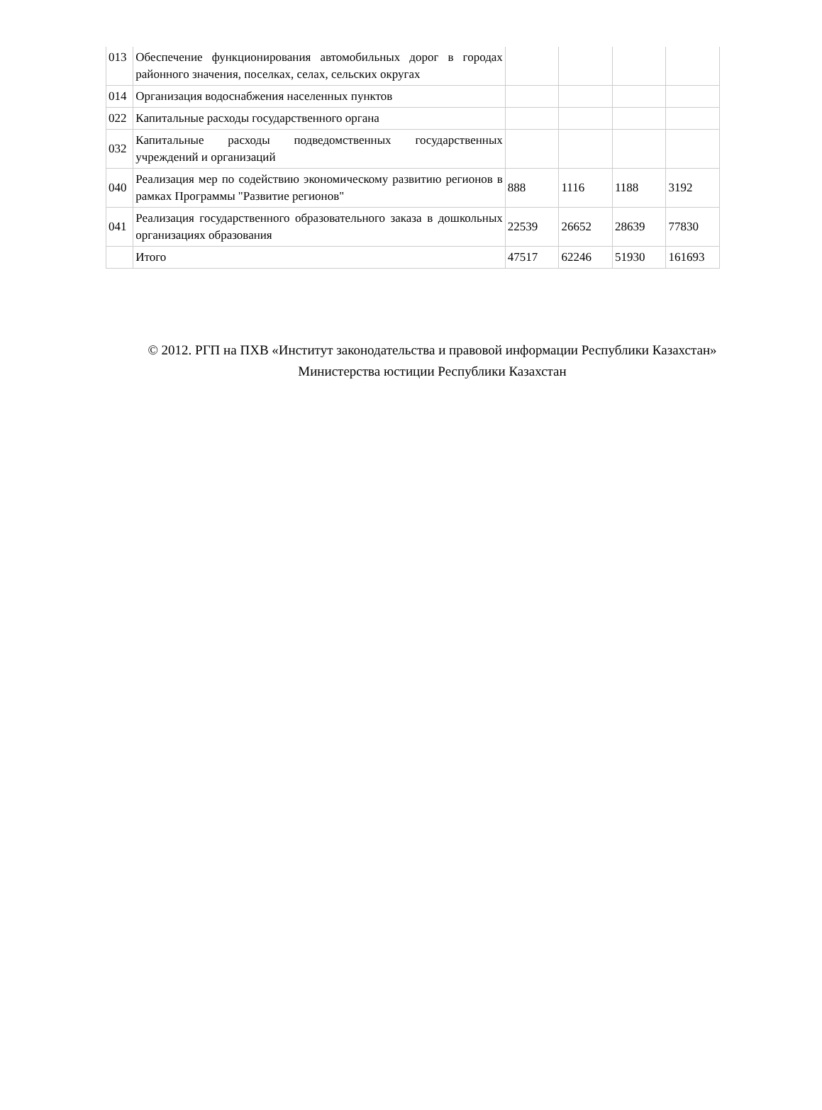| 013 | Обеспечение функционирования автомобильных дорог в городах районного значения, поселках, селах, сельских округах | | | | |
| 014 | Организация водоснабжения населенных пунктов | | | | |
| 022 | Капитальные расходы государственного органа | | | | |
| 032 | Капитальные расходы подведомственных государственных учреждений и организаций | | | | |
| 040 | Реализация мер по содействию экономическому развитию регионов в рамках Программы "Развитие регионов" | 888 | 1116 | 1188 | 3192 |
| 041 | Реализация государственного образовательного заказа в дошкольных организациях образования | 22539 | 26652 | 28639 | 77830 |
| | Итого | 47517 | 62246 | 51930 | 161693 |
© 2012. РГП на ПХВ «Институт законодательства и правовой информации Республики Казахстан»
Министерства юстиции Республики Казахстан